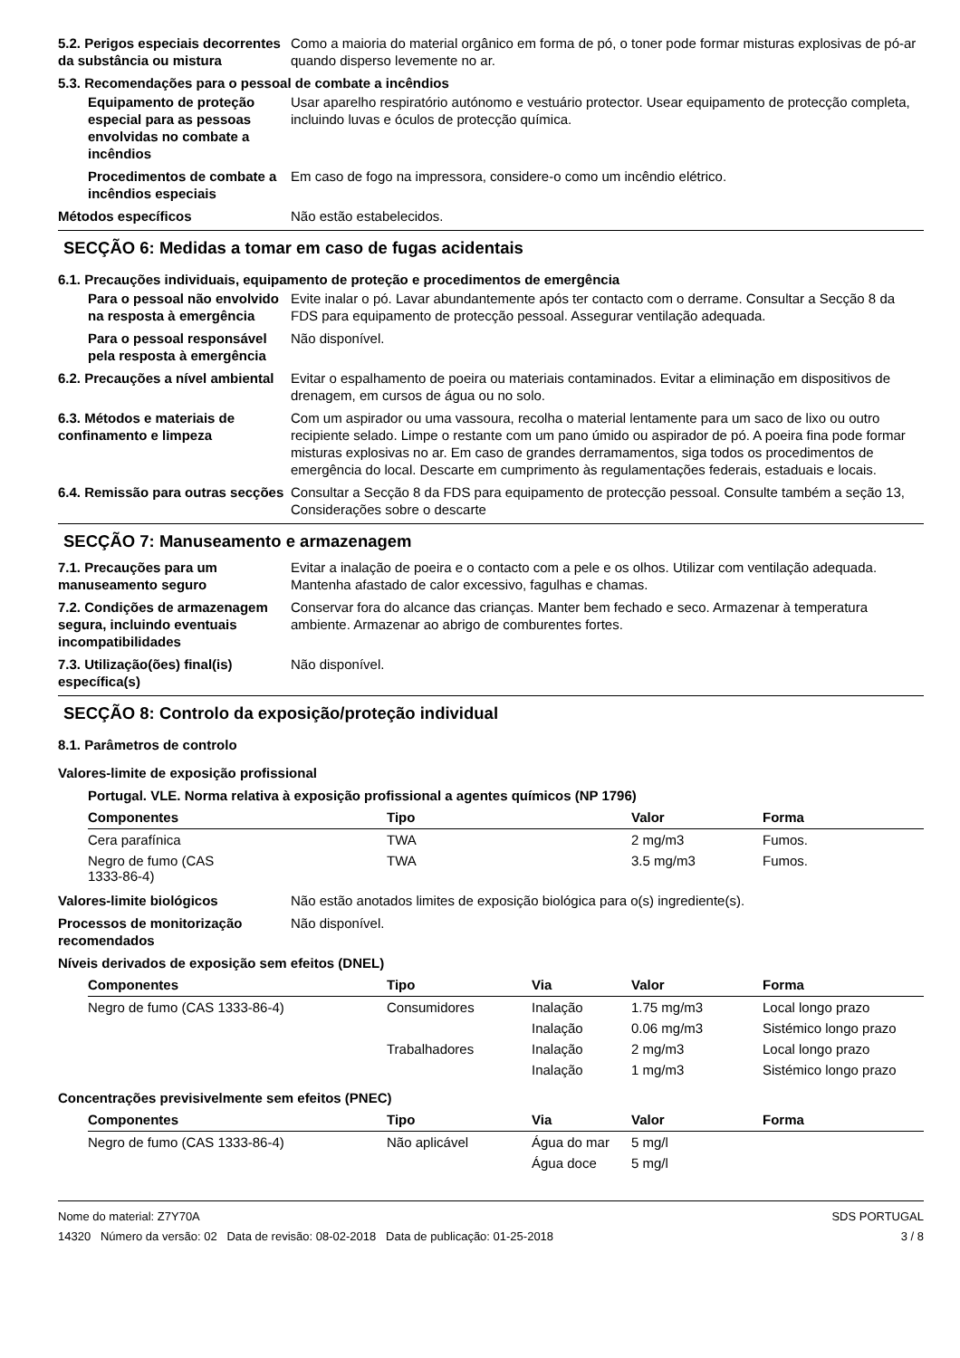5.2. Perigos especiais decorrentes da substância ou mistura
Como a maioria do material orgânico em forma de pó, o toner pode formar misturas explosivas de pó-ar quando disperso levemente no ar.
5.3. Recomendações para o pessoal de combate a incêndios
Equipamento de proteção especial para as pessoas envolvidas no combate a incêndios
Usar aparelho respiratório autónomo e vestuário protector. Usear equipamento de protecção completa, incluindo luvas e óculos de protecção química.
Procedimentos de combate a incêndios especiais
Em caso de fogo na impressora, considere-o como um incêndio elétrico.
Métodos específicos Não estão estabelecidos.
SECÇÃO 6: Medidas a tomar em caso de fugas acidentais
6.1. Precauções individuais, equipamento de proteção e procedimentos de emergência
Para o pessoal não envolvido na resposta à emergência
Evite inalar o pó. Lavar abundantemente após ter contacto com o derrame. Consultar a Secção 8 da FDS para equipamento de protecção pessoal. Assegurar ventilação adequada.
Para o pessoal responsável pela resposta à emergência
Não disponível.
6.2. Precauções a nível ambiental
Evitar o espalhamento de poeira ou materiais contaminados. Evitar a eliminação em dispositivos de drenagem, em cursos de água ou no solo.
6.3. Métodos e materiais de confinamento e limpeza
Com um aspirador ou uma vassoura, recolha o material lentamente para um saco de lixo ou outro recipiente selado. Limpe o restante com um pano úmido ou aspirador de pó. A poeira fina pode formar misturas explosivas no ar. Em caso de grandes derramamentos, siga todos os procedimentos de emergência do local. Descarte em cumprimento às regulamentações federais, estaduais e locais.
6.4. Remissão para outras secções
Consultar a Secção 8 da FDS para equipamento de protecção pessoal. Consulte também a seção 13, Considerações sobre o descarte
SECÇÃO 7: Manuseamento e armazenagem
7.1. Precauções para um manuseamento seguro
Evitar a inalação de poeira e o contacto com a pele e os olhos. Utilizar com ventilação adequada. Mantenha afastado de calor excessivo, fagulhas e chamas.
7.2. Condições de armazenagem segura, incluindo eventuais incompatibilidades
Conservar fora do alcance das crianças. Manter bem fechado e seco. Armazenar à temperatura ambiente. Armazenar ao abrigo de comburentes fortes.
7.3. Utilização(ões) final(is) específica(s)
Não disponível.
SECÇÃO 8: Controlo da exposição/proteção individual
8.1. Parâmetros de controlo
Valores-limite de exposição profissional
Portugal. VLE. Norma relativa à exposição profissional a agentes químicos (NP 1796)
| Componentes | Tipo | Valor | Forma |
| --- | --- | --- | --- |
| Cera parafínica | TWA | 2 mg/m3 | Fumos. |
| Negro de fumo (CAS 1333-86-4) | TWA | 3.5 mg/m3 | Fumos. |
Valores-limite biológicos Não estão anotados limites de exposição biológica para o(s) ingrediente(s).
Processos de monitorização recomendados
Não disponível.
Níveis derivados de exposição sem efeitos (DNEL)
| Componentes | Tipo | Via | Valor | Forma |
| --- | --- | --- | --- | --- |
| Negro de fumo (CAS 1333-86-4) | Consumidores | Inalação | 1.75 mg/m3 | Local longo prazo |
| | | Inalação | 0.06 mg/m3 | Sistémico longo prazo |
| | Trabalhadores | Inalação | 2 mg/m3 | Local longo prazo |
| | | Inalação | 1 mg/m3 | Sistémico longo prazo |
Concentrações previsivelmente sem efeitos (PNEC)
| Componentes | Tipo | Via | Valor | Forma |
| --- | --- | --- | --- | --- |
| Negro de fumo (CAS 1333-86-4) | Não aplicável | Água do mar | 5 mg/l | |
| | | Água doce | 5 mg/l | |
Nome do material: Z7Y70A
14320 Número da versão: 02 Data de revisão: 08-02-2018 Data de publicação: 01-25-2018
SDS PORTUGAL
3 / 8